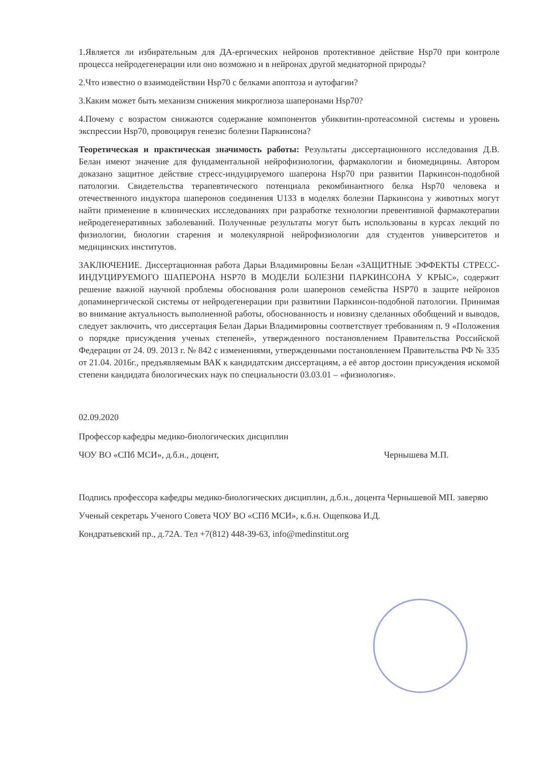1.Является ли избирательным для ДА-ергических нейронов протективное действие Hsp70 при контроле процесса нейродегенерации или оно возможно и в нейронах другой медиаторной природы?
2.Что известно о взаимодействии Hsp70 с белками апоптоза и аутофагии?
3.Каким может быть механизм снижения микроглиоза шаперонами Hsp70?
4.Почему с возрастом снижаются содержание компонентов убиквитин-протеасомной системы и уровень экспрессии Hsp70, провоцируя генезис болезни Паркинсона?
Теоретическая и практическая значимость работы: Результаты диссертационного исследования Д.В. Белан имеют значение для фундаментальной нейрофизиологии, фармакологии и биомедицины. Автором доказано защитное действие стресс-индуцируемого шаперона Hsp70 при развитии Паркинсон-подобной патологии. Свидетельства терапевтического потенциала рекомбинантного белка Hsp70 человека и отечественного индуктора шаперонов соединения U133 в моделях болезни Паркинсона у животных могут найти применение в клинических исследованиях при разработке технологии превентивной фармакотерапии нейродегенеративных заболеваний. Полученные результаты могут быть использованы в курсах лекций по физиологии, биологии старения и молекулярной нейрофизиологии для студентов университетов и медицинских институтов.
ЗАКЛЮЧЕНИЕ. Диссертационная работа Дарьи Владимировны Белан «ЗАЩИТНЫЕ ЭФФЕКТЫ СТРЕСС-ИНДУЦИРУЕМОГО ШАПЕРОНА HSP70 В МОДЕЛИ БОЛЕЗНИ ПАРКИНСОНА У КРЫС», содержит решение важной научной проблемы обоснования роли шаперонов семейства HSP70 в защите нейронов допаминергической системы от нейродегенерации при развитиии Паркинсон-подобной патологии. Принимая во внимание актуальность выполненной работы, обоснованность и новизну сделанных обобщений и выводов, следует заключить, что диссертация Белан Дарьи Владимировны соответствует требованиям п. 9 «Положения о порядке присуждения ученых степеней», утвержденного постановлением Правительства Российской Федерации от 24. 09. 2013 г. № 842 с изменениями, утвержденными постановлением Правительства РФ № 335 от 21.04. 2016г., предъявляемым ВАК к кандидатским диссертациям, а её автор достоин присуждения искомой степени кандидата биологических наук по специальности 03.03.01 – «физиология».
02.09.2020
Профессор кафедры медико-биологических дисциплин
ЧОУ ВО «СПб МСИ», д.б.н., доцент, Чернышева М.П.
Подпись профессора кафедры медико-биологических дисциплин, д.б.н., доцента Чернышевой МП. заверяю
Ученый секретарь Ученого Совета ЧОУ ВО «СПб МСИ», к.б.н. Ощепкова И.Д.
Кондратьевский пр., д.72А. Тел +7(812) 448-39-63, info@medinstitut.org